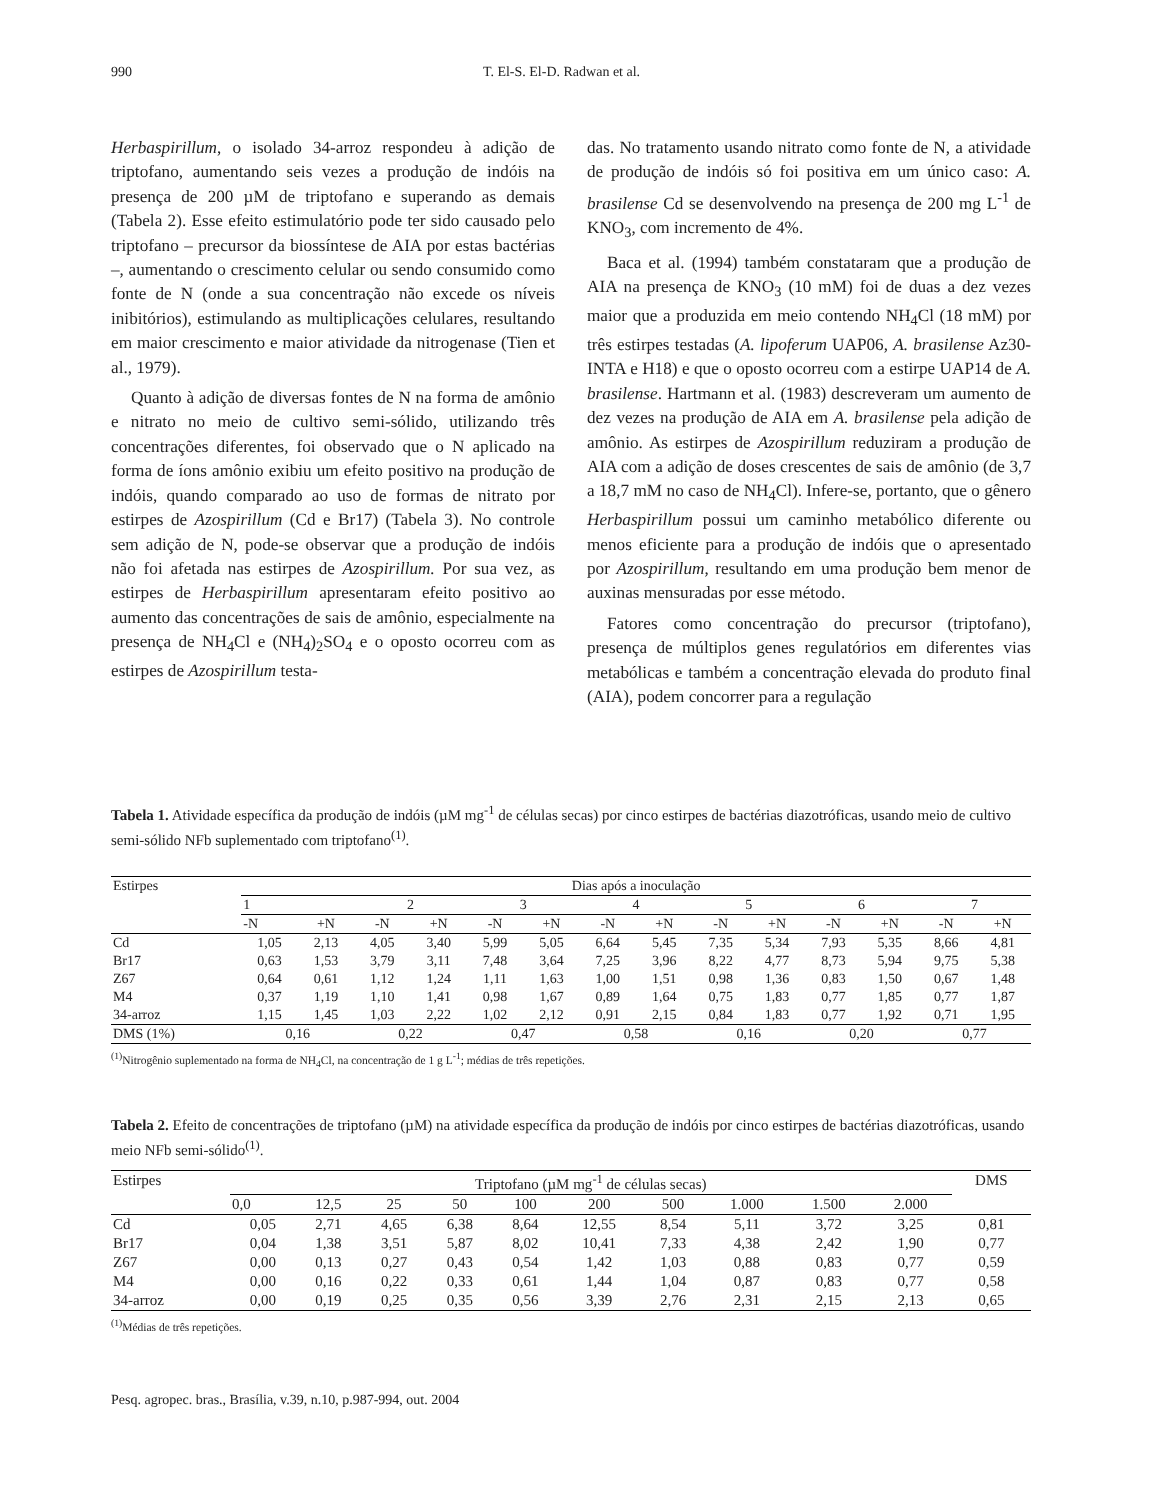990 T. El-S. El-D. Radwan et al.
Herbaspirillum, o isolado 34-arroz respondeu à adição de triptofano, aumentando seis vezes a produção de indóis na presença de 200 µM de triptofano e superando as demais (Tabela 2). Esse efeito estimulatório pode ter sido causado pelo triptofano – precursor da biossíntese de AIA por estas bactérias –, aumentando o crescimento celular ou sendo consumido como fonte de N (onde a sua concentração não excede os níveis inibitórios), estimulando as multiplicações celulares, resultando em maior crescimento e maior atividade da nitrogenase (Tien et al., 1979).
Quanto à adição de diversas fontes de N na forma de amônio e nitrato no meio de cultivo semi-sólido, utilizando três concentrações diferentes, foi observado que o N aplicado na forma de íons amônio exibiu um efeito positivo na produção de indóis, quando comparado ao uso de formas de nitrato por estirpes de Azospirillum (Cd e Br17) (Tabela 3). No controle sem adição de N, pode-se observar que a produção de indóis não foi afetada nas estirpes de Azospirillum. Por sua vez, as estirpes de Herbaspirillum apresentaram efeito positivo ao aumento das concentrações de sais de amônio, especialmente na presença de NH<sub>4</sub>Cl e (NH<sub>4</sub>)<sub>2</sub>SO<sub>4</sub> e o oposto ocorreu com as estirpes de Azospirillum testa-
das. No tratamento usando nitrato como fonte de N, a atividade de produção de indóis só foi positiva em um único caso: A. brasilense Cd se desenvolvendo na presença de 200 mg L<sup>-1</sup> de KNO<sub>3</sub>, com incremento de 4%.
Baca et al. (1994) também constataram que a produção de AIA na presença de KNO<sub>3</sub> (10 mM) foi de duas a dez vezes maior que a produzida em meio contendo NH<sub>4</sub>Cl (18 mM) por três estirpes testadas (A. lipoferum UAP06, A. brasilense Az30-INTA e H18) e que o oposto ocorreu com a estirpe UAP14 de A. brasilense. Hartmann et al. (1983) descreveram um aumento de dez vezes na produção de AIA em A. brasilense pela adição de amônio. As estirpes de Azospirillum reduziram a produção de AIA com a adição de doses crescentes de sais de amônio (de 3,7 a 18,7 mM no caso de NH<sub>4</sub>Cl). Infere-se, portanto, que o gênero Herbaspirillum possui um caminho metabólico diferente ou menos eficiente para a produção de indóis que o apresentado por Azospirillum, resultando em uma produção bem menor de auxinas mensuradas por esse método.
Fatores como concentração do precursor (triptofano), presença de múltiplos genes regulatórios em diferentes vias metabólicas e também a concentração elevada do produto final (AIA), podem concorrer para a regulação
Tabela 1. Atividade específica da produção de indóis (µM mg<sup>-1</sup> de células secas) por cinco estirpes de bactérias diazotróficas, usando meio de cultivo semi-sólido NFb suplementado com triptofano<sup>(1)</sup>.
| Estirpes | Dias após a inoculação | | | | | | | | | | | | | |
| --- | --- | --- | --- | --- | --- | --- | --- | --- | --- | --- | --- | --- | --- | --- |
| | 1 | | 2 | | 3 | | 4 | | 5 | | 6 | | 7 | |
| | -N | +N | -N | +N | -N | +N | -N | +N | -N | +N | -N | +N | -N | +N |
| Cd | 1,05 | 2,13 | 4,05 | 3,40 | 5,99 | 5,05 | 6,64 | 5,45 | 7,35 | 5,34 | 7,93 | 5,35 | 8,66 | 4,81 |
| Br17 | 0,63 | 1,53 | 3,79 | 3,11 | 7,48 | 3,64 | 7,25 | 3,96 | 8,22 | 4,77 | 8,73 | 5,94 | 9,75 | 5,38 |
| Z67 | 0,64 | 0,61 | 1,12 | 1,24 | 1,11 | 1,63 | 1,00 | 1,51 | 0,98 | 1,36 | 0,83 | 1,50 | 0,67 | 1,48 |
| M4 | 0,37 | 1,19 | 1,10 | 1,41 | 0,98 | 1,67 | 0,89 | 1,64 | 0,75 | 1,83 | 0,77 | 1,85 | 0,77 | 1,87 |
| 34-arroz | 1,15 | 1,45 | 1,03 | 2,22 | 1,02 | 2,12 | 0,91 | 2,15 | 0,84 | 1,83 | 0,77 | 1,92 | 0,71 | 1,95 |
| DMS (1%) | 0,16 | | 0,22 | | 0,47 | | 0,58 | | 0,16 | | 0,20 | | 0,77 | |
<sup>(1)</sup> Nitrogênio suplementado na forma de NH<sub>4</sub>Cl, na concentração de 1 g L<sup>-1</sup>; médias de três repetições.
Tabela 2. Efeito de concentrações de triptofano (µM) na atividade específica da produção de indóis por cinco estirpes de bactérias diazotróficas, usando meio NFb semi-sólido<sup>(1)</sup>.
| Estirpes | Triptofano (µM mg<sup>-1</sup> de células secas) | | | | | | | | | | DMS |
| --- | --- | --- | --- | --- | --- | --- | --- | --- | --- | --- | --- |
| | 0,0 | 12,5 | 25 | 50 | 100 | 200 | 500 | 1.000 | 1.500 | 2.000 | |
| Cd | 0,05 | 2,71 | 4,65 | 6,38 | 8,64 | 12,55 | 8,54 | 5,11 | 3,72 | 3,25 | 0,81 |
| Br17 | 0,04 | 1,38 | 3,51 | 5,87 | 8,02 | 10,41 | 7,33 | 4,38 | 2,42 | 1,90 | 0,77 |
| Z67 | 0,00 | 0,13 | 0,27 | 0,43 | 0,54 | 1,42 | 1,03 | 0,88 | 0,83 | 0,77 | 0,59 |
| M4 | 0,00 | 0,16 | 0,22 | 0,33 | 0,61 | 1,44 | 1,04 | 0,87 | 0,83 | 0,77 | 0,58 |
| 34-arroz | 0,00 | 0,19 | 0,25 | 0,35 | 0,56 | 3,39 | 2,76 | 2,31 | 2,15 | 2,13 | 0,65 |
<sup>(1)</sup> Médias de três repetições.
Pesq. agropec. bras., Brasília, v.39, n.10, p.987-994, out. 2004